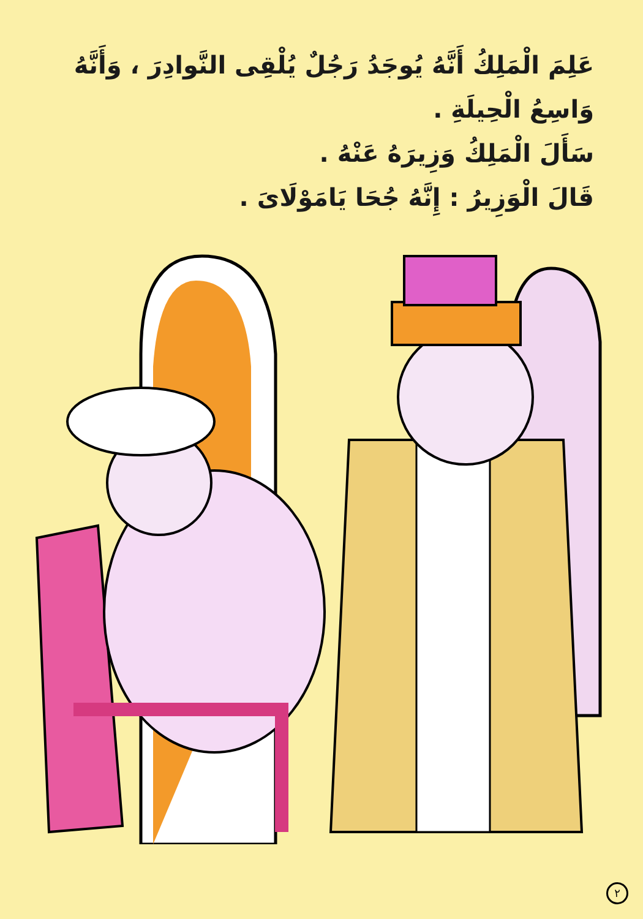عَلِمَ الْمَلِكُ أَنَّهُ يُوجَدُ رَجُلٌ يُلْقِى النَّوادِرَ ، وَأَنَّهُ
وَاسِعُ الْحِيلَةِ .
سَأَلَ الْمَلِكُ وَزِيرَهُ عَنْهُ .
قَالَ الْوَزِيرُ : إِنَّهُ جُحَا يَامَوْلَاىَ .
٢